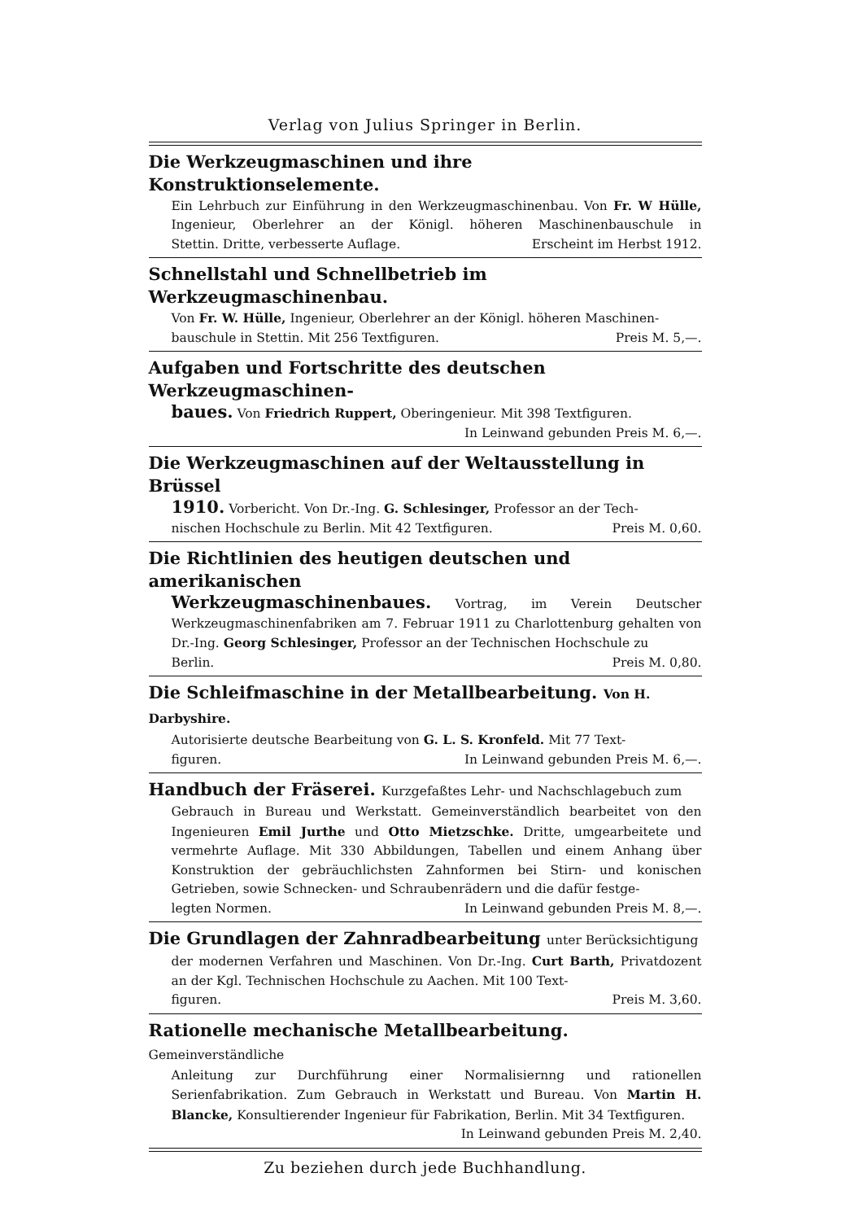Verlag von Julius Springer in Berlin.
Die Werkzeugmaschinen und ihre Konstruktionselemente.
Ein Lehrbuch zur Einführung in den Werkzeugmaschinenbau. Von Fr. W Hülle, Ingenieur, Oberlehrer an der Königl. höheren Maschinenbauschule in Stettin. Dritte, verbesserte Auflage. Erscheint im Herbst 1912.
Schnellstahl und Schnellbetrieb im Werkzeugmaschinenbau.
Von Fr. W. Hülle, Ingenieur, Oberlehrer an der Königl. höheren Maschinen-
bauschule in Stettin. Mit 256 Textfiguren. Preis M. 5,—.
Aufgaben und Fortschritte des deutschen Werkzeugmaschinen-
baues. Von Friedrich Ruppert, Oberingenieur. Mit 398 Textfiguren.
In Leinwand gebunden Preis M. 6,—.
Die Werkzeugmaschinen auf der Weltausstellung in Brüssel
1910. Vorbericht. Von Dr.-Ing. G. Schlesinger, Professor an der Tech-
nischen Hochschule zu Berlin. Mit 42 Textfiguren. Preis M. 0,60.
Die Richtlinien des heutigen deutschen und amerikanischen
Werkzeugmaschinenbaues. Vortrag, im Verein Deutscher Werkzeugmaschinenfabriken am 7. Februar 1911 zu Charlottenburg gehalten von Dr.-Ing. Georg Schlesinger, Professor an der Technischen Hochschule zu
Berlin. Preis M. 0,80.
Die Schleifmaschine in der Metallbearbeitung. Von H. Darbyshire.
Autorisierte deutsche Bearbeitung von G. L. S. Kronfeld. Mit 77 Text-
figuren. In Leinwand gebunden Preis M. 6,—.
Handbuch der Fräserei. Kurzgefaßtes Lehr- und Nachschlagebuch zum
Gebrauch in Bureau und Werkstatt. Gemeinverständlich bearbeitet von den Ingenieuren Emil Jurthe und Otto Mietzschke. Dritte, umgearbeitete und vermehrte Auflage. Mit 330 Abbildungen, Tabellen und einem Anhang über Konstruktion der gebräuchlichsten Zahnformen bei Stirn- und konischen Getrieben, sowie Schnecken- und Schraubenrädern und die dafür festge-
legten Normen. In Leinwand gebunden Preis M. 8,—.
Die Grundlagen der Zahnradbearbeitung unter Berücksichtigung
der modernen Verfahren und Maschinen. Von Dr.-Ing. Curt Barth, Privatdozent an der Kgl. Technischen Hochschule zu Aachen. Mit 100 Text-
figuren. Preis M. 3,60.
Rationelle mechanische Metallbearbeitung. Gemeinverständliche
Anleitung zur Durchführung einer Normalisiernng und rationellen Serienfabrikation. Zum Gebrauch in Werkstatt und Bureau. Von Martin H. Blancke, Konsultierender Ingenieur für Fabrikation, Berlin. Mit 34 Textfiguren.
In Leinwand gebunden Preis M. 2,40.
Zu beziehen durch jede Buchhandlung.